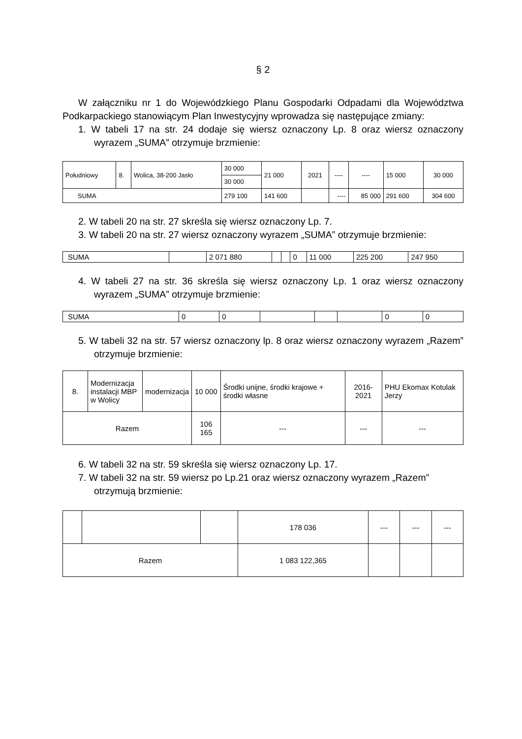§ 2
W załączniku nr 1 do Wojewódzkiego Planu Gospodarki Odpadami dla Województwa Podkarpackiego stanowiącym Plan Inwestycyjny wprowadza się następujące zmiany:
1. W tabeli 17 na str. 24 dodaje się wiersz oznaczony Lp. 8 oraz wiersz oznaczony wyrazem „SUMA” otrzymuje brzmienie:
| Południowy | 8. | Wolica, 38-200 Jasło | 30 000 | 21 000 | 2021 | ---- | ---- | 15 000 | 30 000 |
| | | | 30 000 | | | | | | |
| SUMA | | | 279 100 | 141 600 | | ---- | 85 000 | 291 600 | 304 600 |
2. W tabeli 20 na str. 27 skreśla się wiersz oznaczony Lp. 7.
3. W tabeli 20 na str. 27 wiersz oznaczony wyrazem „SUMA” otrzymuje brzmienie:
| SUMA | | 2 071 880 | | | 0 | 11 000 | 225 200 | 247 950 |
4. W tabeli 27 na str. 36 skreśla się wiersz oznaczony Lp. 1 oraz wiersz oznaczony wyrazem „SUMA” otrzymuje brzmienie:
| SUMA | 0 | 0 | | | | 0 | 0 |
5. W tabeli 32 na str. 57 wiersz oznaczony lp. 8 oraz wiersz oznaczony wyrazem „Razem” otrzymuje brzmienie:
| 8. | Modernizacja instalacji MBP w Wolicy | modernizacja | 10 000 | Środki unijne, środki krajowe + środki własne | 2016-2021 | PHU Ekomax Kotulak Jerzy |
| Razem | | | 106 165 | --- | --- | --- |
6. W tabeli 32 na str. 59 skreśla się wiersz oznaczony Lp. 17.
7. W tabeli 32 na str. 59 wiersz po Lp.21 oraz wiersz oznaczony wyrazem „Razem” otrzymują brzmienie:
| | | | 178 036 | --- | --- | --- |
| Razem | | | 1 083 122,365 | | | |